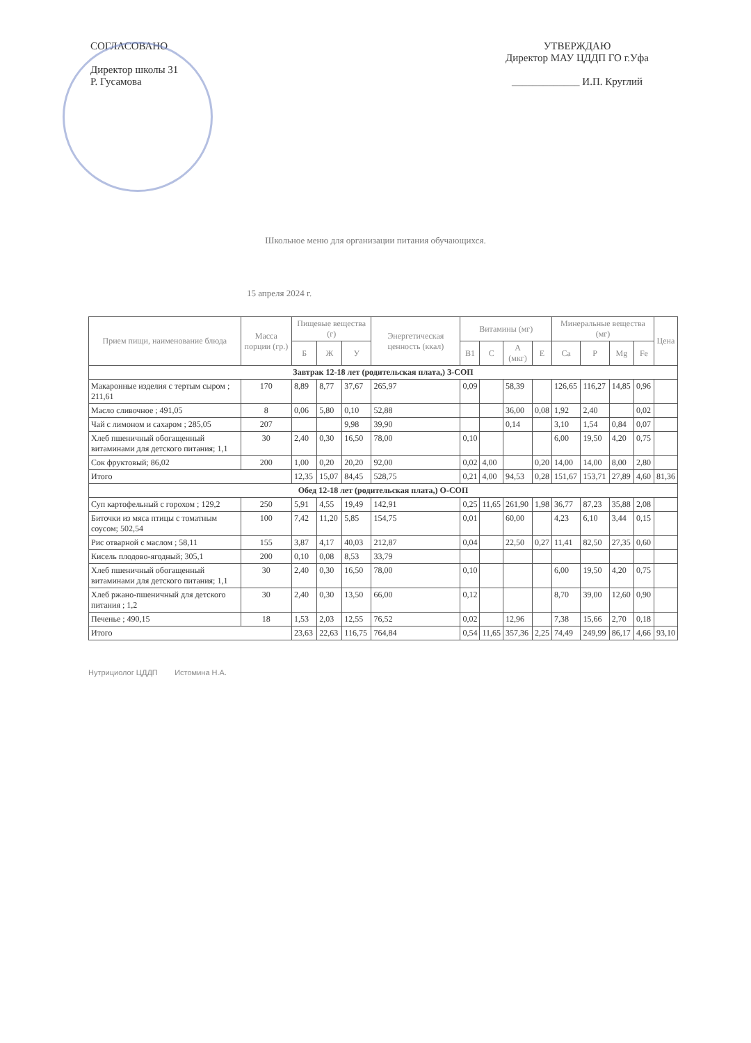СОГЛАСОВАНО
Директор школы 31
Р. Гусамова
УТВЕРЖДАЮ
Директор МАУ ЦДДП ГО г.Уфа
_____________ И.П. Круглий
Школьное меню для организации питания обучающихся.
15 апреля 2024 г.
| Прием пищи, наименование блюда | Масса порции (гр.) | Пищевые вещества (г) | | | Энергетическая ценность (ккал) | Витамины (мг) | | | | Минеральные вещества (мг) | | | | Цена |
| --- | --- | --- | --- | --- | --- | --- | --- | --- | --- | --- | --- | --- | --- | --- |
| | | Б | Ж | У | | B1 | C | A (мкг) | E | Ca | P | Mg | Fe | |
| Завтрак 12-18 лет (родительская плата,) З-СОП | | | | | | | | | | | | | | |
| Макаронные изделия с тертым сыром ; 211,61 | 170 | 8,89 | 8,77 | 37,67 | 265,97 | 0,09 | | 58,39 | | 126,65 | 116,27 | 14,85 | 0,96 | |
| Масло сливочное ; 491,05 | 8 | 0,06 | 5,80 | 0,10 | 52,88 | | | 36,00 | 0,08 | 1,92 | 2,40 | | 0,02 | |
| Чай с лимоном и сахаром ; 285,05 | 207 | | | 9,98 | 39,90 | | | 0,14 | | 3,10 | 1,54 | 0,84 | 0,07 | |
| Хлеб пшеничный обогащенный витаминами для детского питания; 1,1 | 30 | 2,40 | 0,30 | 16,50 | 78,00 | 0,10 | | | | 6,00 | 19,50 | 4,20 | 0,75 | |
| Сок фруктовый; 86,02 | 200 | 1,00 | 0,20 | 20,20 | 92,00 | 0,02 | 4,00 | | 0,20 | 14,00 | 14,00 | 8,00 | 2,80 | |
| Итого | | 12,35 | 15,07 | 84,45 | 528,75 | 0,21 | 4,00 | 94,53 | 0,28 | 151,67 | 153,71 | 27,89 | 4,60 | 81,36 |
| Обед 12-18 лет (родительская плата,) О-СОП | | | | | | | | | | | | | | |
| Суп картофельный с горохом ; 129,2 | 250 | 5,91 | 4,55 | 19,49 | 142,91 | 0,25 | 11,65 | 261,90 | 1,98 | 36,77 | 87,23 | 35,88 | 2,08 | |
| Биточки из мяса птицы с томатным соусом; 502,54 | 100 | 7,42 | 11,20 | 5,85 | 154,75 | 0,01 | | 60,00 | | 4,23 | 6,10 | 3,44 | 0,15 | |
| Рис отварной с маслом ; 58,11 | 155 | 3,87 | 4,17 | 40,03 | 212,87 | 0,04 | | 22,50 | 0,27 | 11,41 | 82,50 | 27,35 | 0,60 | |
| Кисель плодово-ягодный; 305,1 | 200 | 0,10 | 0,08 | 8,53 | 33,79 | | | | | | | | | |
| Хлеб пшеничный обогащенный витаминами для детского питания; 1,1 | 30 | 2,40 | 0,30 | 16,50 | 78,00 | 0,10 | | | | 6,00 | 19,50 | 4,20 | 0,75 | |
| Хлеб ржано-пшеничный для детского питания ; 1,2 | 30 | 2,40 | 0,30 | 13,50 | 66,00 | 0,12 | | | | 8,70 | 39,00 | 12,60 | 0,90 | |
| Печенье ; 490,15 | 18 | 1,53 | 2,03 | 12,55 | 76,52 | 0,02 | | 12,96 | | 7,38 | 15,66 | 2,70 | 0,18 | |
| Итого | | 23,63 | 22,63 | 116,75 | 764,84 | 0,54 | 11,65 | 357,36 | 2,25 | 74,49 | 249,99 | 86,17 | 4,66 | 93,10 |
Нутрициолог ЦДДП Истомина Н.А.